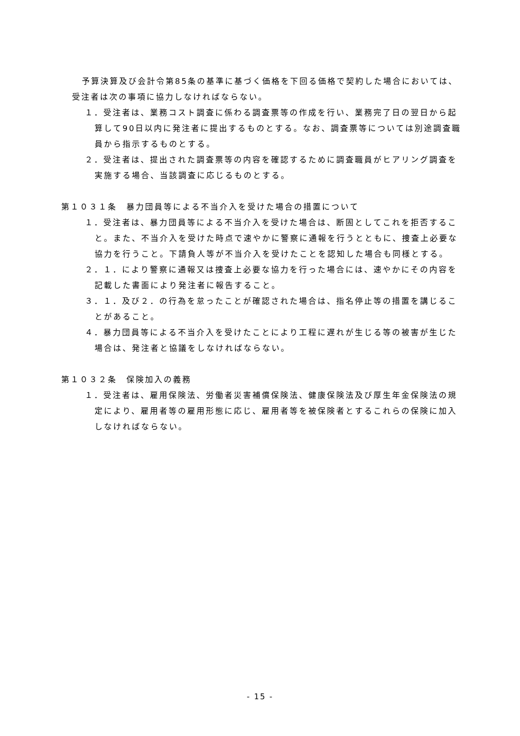予算決算及び会計令第85条の基準に基づく価格を下回る価格で契約した場合においては、受注者は次の事項に協力しなければならない。
１．受注者は、業務コスト調査に係わる調査票等の作成を行い、業務完了日の翌日から起算して90日以内に発注者に提出するものとする。なお、調査票等については別途調査職員から指示するものとする。
２．受注者は、提出された調査票等の内容を確認するために調査職員がヒアリング調査を実施する場合、当該調査に応じるものとする。
第１０３１条　暴力団員等による不当介入を受けた場合の措置について
１．受注者は、暴力団員等による不当介入を受けた場合は、断固としてこれを拒否すること。また、不当介入を受けた時点で速やかに警察に通報を行うとともに、捜査上必要な協力を行うこと。下請負人等が不当介入を受けたことを認知した場合も同様とする。
２．１．により警察に通報又は捜査上必要な協力を行った場合には、速やかにその内容を記載した書面により発注者に報告すること。
３．１．及び２．の行為を怠ったことが確認された場合は、指名停止等の措置を講じることがあること。
４．暴力団員等による不当介入を受けたことにより工程に遅れが生じる等の被害が生じた場合は、発注者と協議をしなければならない。
第１０３２条　保険加入の義務
１．受注者は、雇用保険法、労働者災害補償保険法、健康保険法及び厚生年金保険法の規定により、雇用者等の雇用形態に応じ、雇用者等を被保険者とするこれらの保険に加入しなければならない。
- 15 -